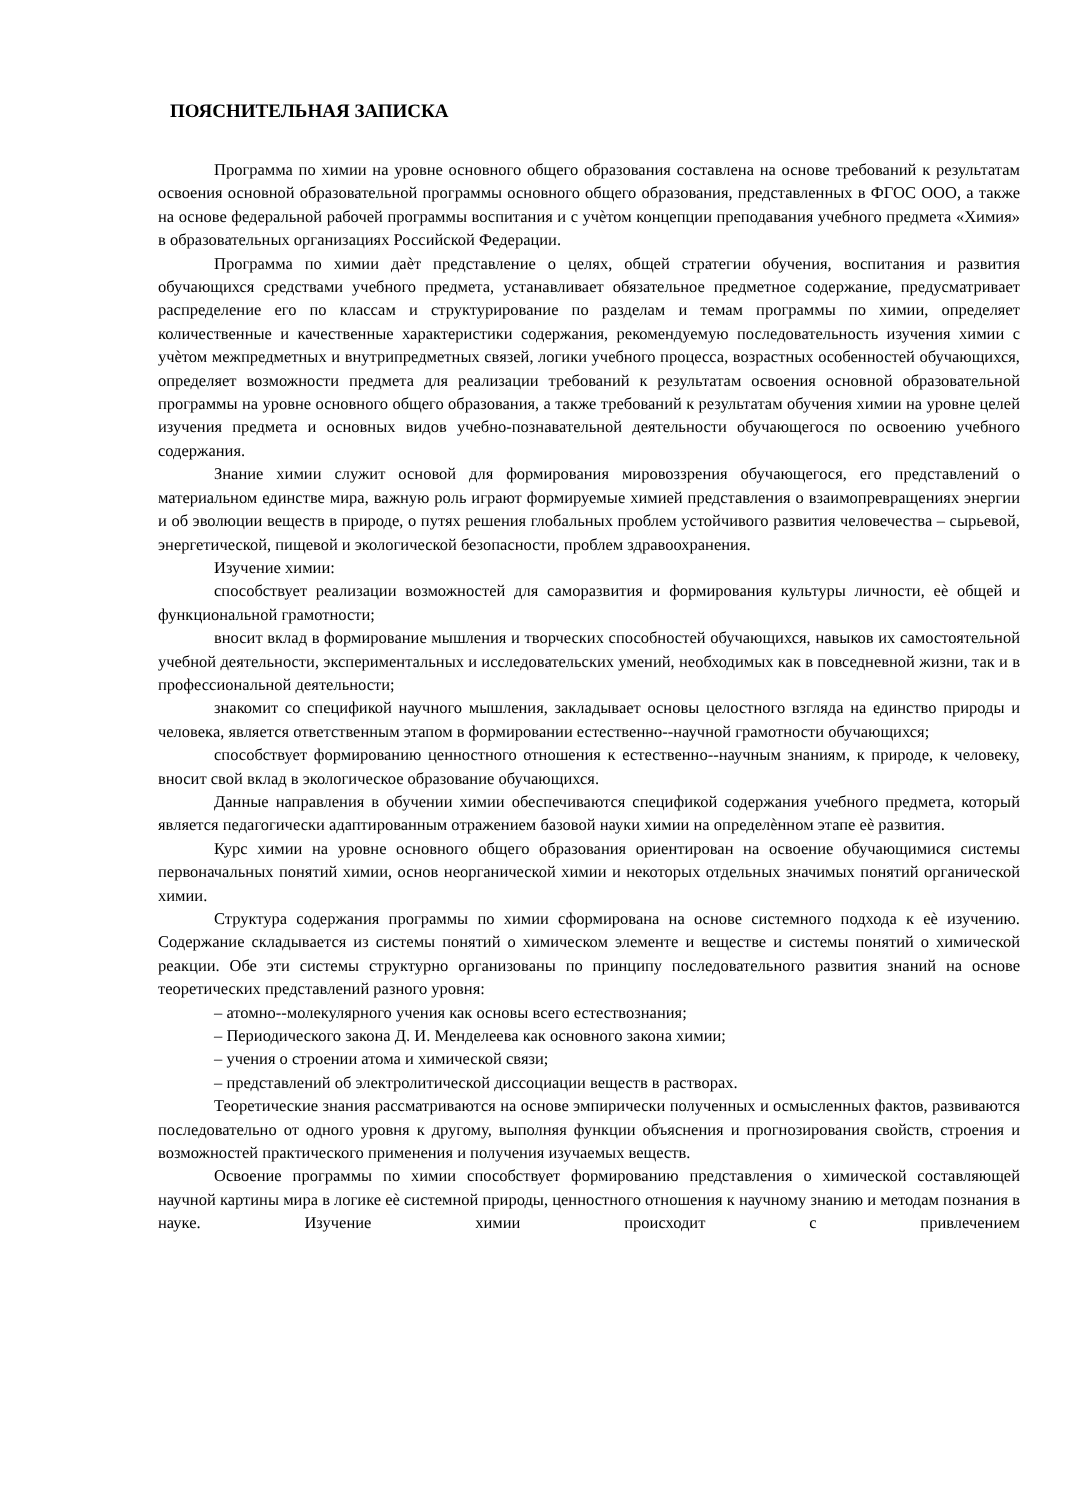ПОЯСНИТЕЛЬНАЯ ЗАПИСКА
Программа по химии на уровне основного общего образования составлена на основе требований к результатам освоения основной образовательной программы основного общего образования, представленных в ФГОС ООО, а также на основе федеральной рабочей программы воспитания и с учѐтом концепции преподавания учебного предмета «Химия» в образовательных организациях Российской Федерации.
Программа по химии даѐт представление о целях, общей стратегии обучения, воспитания и развития обучающихся средствами учебного предмета, устанавливает обязательное предметное содержание, предусматривает распределение его по классам и структурирование по разделам и темам программы по химии, определяет количественные и качественные характеристики содержания, рекомендуемую последовательность изучения химии с учѐтом межпредметных и внутрипредметных связей, логики учебного процесса, возрастных особенностей обучающихся, определяет возможности предмета для реализации требований к результатам освоения основной образовательной программы на уровне основного общего образования, а также требований к результатам обучения химии на уровне целей изучения предмета и основных видов учебно-познавательной деятельности обучающегося по освоению учебного содержания.
Знание химии служит основой для формирования мировоззрения обучающегося, его представлений о материальном единстве мира, важную роль играют формируемые химией представления о взаимопревращениях энергии и об эволюции веществ в природе, о путях решения глобальных проблем устойчивого развития человечества – сырьевой, энергетической, пищевой и экологической безопасности, проблем здравоохранения.
Изучение химии:
способствует реализации возможностей для саморазвития и формирования культуры личности, еѐ общей и функциональной грамотности;
вносит вклад в формирование мышления и творческих способностей обучающихся, навыков их самостоятельной учебной деятельности, экспериментальных и исследовательских умений, необходимых как в повседневной жизни, так и в профессиональной деятельности;
знакомит со спецификой научного мышления, закладывает основы целостного взгляда на единство природы и человека, является ответственным этапом в формировании естественно--научной грамотности обучающихся;
способствует формированию ценностного отношения к естественно--научным знаниям, к природе, к человеку, вносит свой вклад в экологическое образование обучающихся.
Данные направления в обучении химии обеспечиваются спецификой содержания учебного предмета, который является педагогически адаптированным отражением базовой науки химии на определѐнном этапе еѐ развития.
Курс химии на уровне основного общего образования ориентирован на освоение обучающимися системы первоначальных понятий химии, основ неорганической химии и некоторых отдельных значимых понятий органической химии.
Структура содержания программы по химии сформирована на основе системного подхода к еѐ изучению. Содержание складывается из системы понятий о химическом элементе и веществе и системы понятий о химической реакции. Обе эти системы структурно организованы по принципу последовательного развития знаний на основе теоретических представлений разного уровня:
– атомно--молекулярного учения как основы всего естествознания;
– Периодического закона Д. И. Менделеева как основного закона химии;
– учения о строении атома и химической связи;
– представлений об электролитической диссоциации веществ в растворах.
Теоретические знания рассматриваются на основе эмпирически полученных и осмысленных фактов, развиваются последовательно от одного уровня к другому, выполняя функции объяснения и прогнозирования свойств, строения и возможностей практического применения и получения изучаемых веществ.
Освоение программы по химии способствует формированию представления о химической составляющей научной картины мира в логике еѐ системной природы, ценностного отношения к научному знанию и методам познания в науке. Изучение химии происходит с привлечением